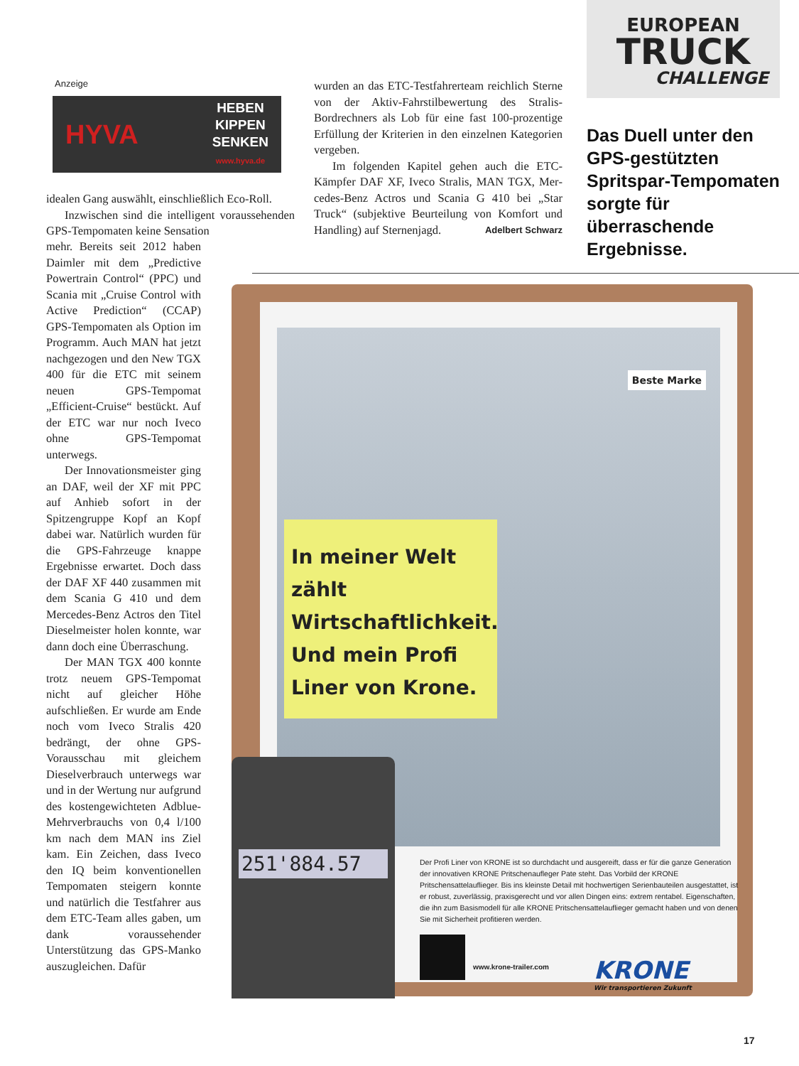Anzeige
HYVA HEBEN
KIPPEN
SENKEN
www.hyva.de
idealen Gang auswählt, einschließlich Eco-Roll.
Inzwischen sind die intelligent voraus­sehenden GPS-Tempomaten keine Sensation
mehr. Bereits seit 2012 haben Daimler mit dem „Predictive Powertrain Control“ (PPC) und Scania mit „Cruise Con­trol with Active Prediction“ (CCAP) GPS-Tempomaten als Option im Programm. Auch MAN hat jetzt nachgezogen und den New TGX 400 für die ETC mit seinem neuen GPS-Tempomat „Efficient-Cruise“ bestückt. Auf der ETC war nur noch Iveco ohne GPS-Tempomat unterwegs.
Der Innovationsmeister ging an DAF, weil der XF mit PPC auf Anhieb sofort in der Spitzengruppe Kopf an Kopf dabei war. Natürlich wurden für die GPS-Fahrzeuge knap­pe Ergebnisse erwartet. Doch dass der DAF XF 440 zusam­men mit dem Scania G 410 und dem Mercedes-Benz Ac­tros den Titel Dieselmeister holen konnte, war dann doch eine Überraschung.
Der MAN TGX 400 konn­te trotz neuem GPS-Tempo­mat nicht auf gleicher Höhe aufschließen. Er wurde am Ende noch vom Iveco Stralis 420 bedrängt, der ohne GPS-Vorausschau mit gleichem Dieselverbrauch unterwegs war und in der Wertung nur aufgrund des kosten­gewichteten Adblue-Mehr­verbrauchs von 0,4 l/100 km nach dem MAN ins Ziel kam. Ein Zeichen, dass Iveco den IQ beim konventionellen Tempomaten steigern konnte und natürlich die Testfahrer aus dem ETC-Team alles ga­ben, um dank voraussehen­der Unterstützung das GPS-Manko auszugleichen. Dafür
wurden an das ETC-Testfahrerteam reichlich Sterne von der Aktiv-Fahrstilbewertung des Stralis-Bordrechners als Lob für eine fast 100-prozentige Erfüllung der Kriterien in den einzelnen Kategorien vergeben.
Im folgenden Kapitel gehen auch die ETC-Kämpfer DAF XF, Iveco Stralis, MAN TGX, Mer­cedes-Benz Actros und Scania G 410 bei „Star Truck“ (subjektive Beurteilung von Komfort und Handling) auf Sternenjagd. Adelbert Schwarz
EUROPEAN
TRUCK
CHALLENGE
Das Duell unter den GPS-gestützten Spritspar-Tempomaten sorgte für überraschende Ergebnisse.
In meiner Welt zählt Wirtschaftlichkeit. Und mein Profi Liner von Krone.
Beste Marke
251'884.57
Der Profi Liner von KRONE ist so durchdacht und ausgereift, dass er für die ganze Generation der innovativen KRONE Pritschenaufleger Pate steht. Das Vorbild der KRONE Pritschensattelauflieger. Bis ins kleinste Detail mit hochwertigen Serienbauteilen ausgestattet, ist er robust, zuverlässig, praxisgerecht und vor allen Dingen eins: extrem rentabel. Eigenschaften, die ihn zum Basismodell für alle KRONE Pritschensattelauflieger gemacht haben und von denen Sie mit Sicherheit profitieren werden.
www.krone-trailer.com
KRONE
Wir transportieren Zukunft
17